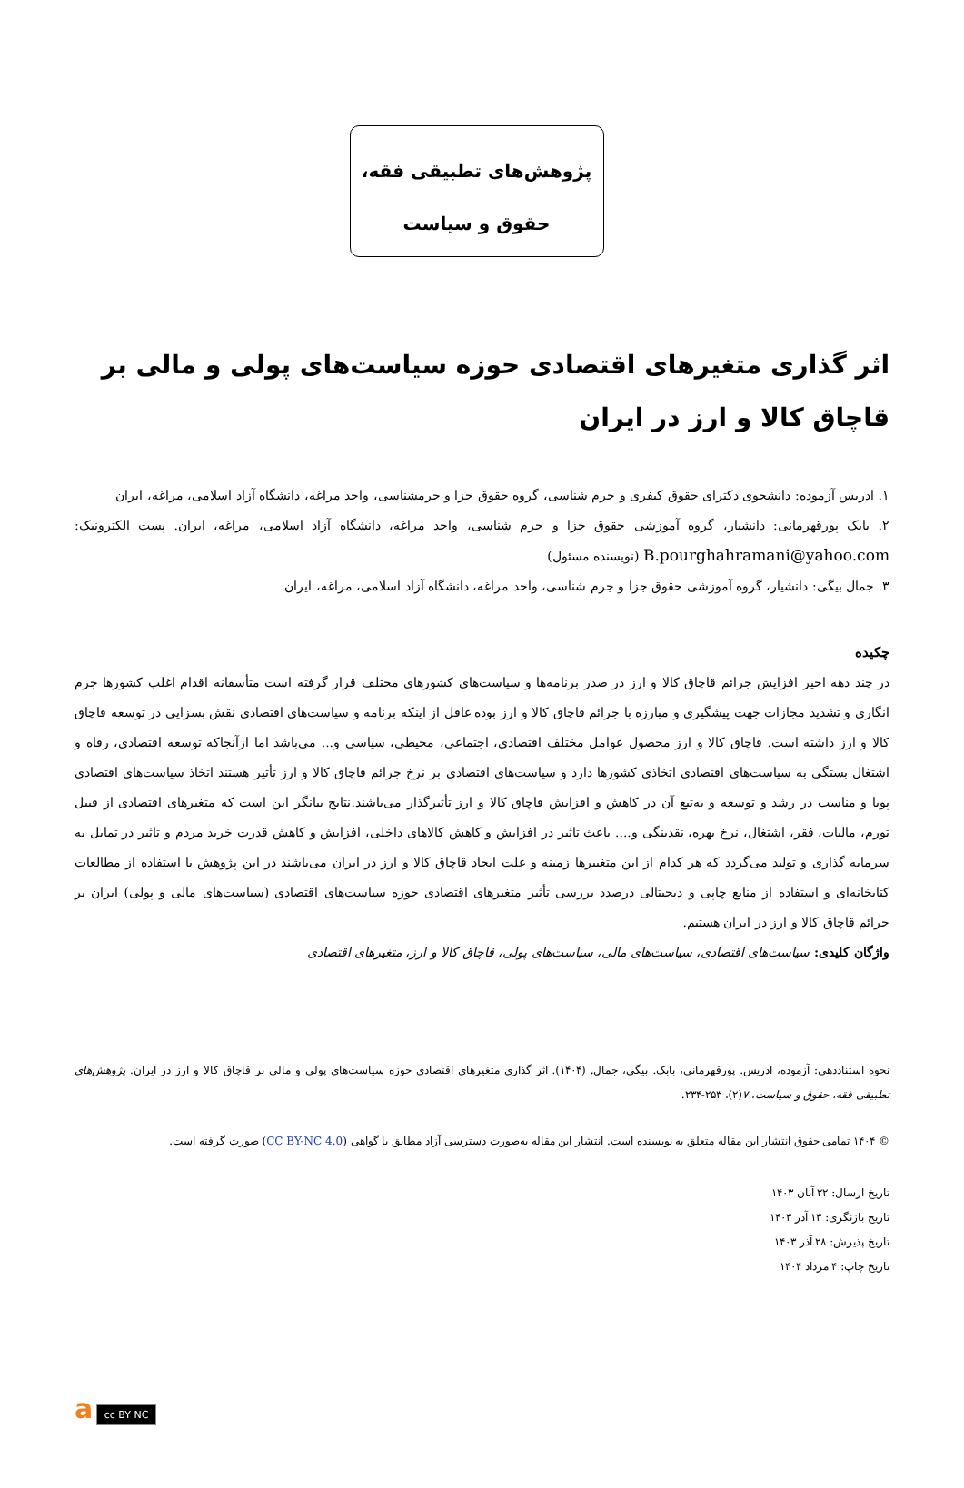پژوهش‌های تطبیقی فقه،
حقوق و سیاست
اثر گذاری متغیرهای اقتصادی حوزه سیاست‌های پولی و مالی بر قاچاق کالا و ارز در ایران
۱. ادریس آزموده: دانشجوی دکترای حقوق کیفری و جرم شناسی، گروه حقوق جزا و جرمشناسی، واحد مراغه، دانشگاه آزاد اسلامی، مراغه، ایران
۲. بابک پورقهرمانی: دانشیار، گروه آموزشی حقوق جزا و جرم شناسی، واحد مراغه، دانشگاه آزاد اسلامی، مراغه، ایران. پست الکترونیک: B.pourghahramani@yahoo.com (نویسنده مسئول)
۳. جمال بیگی: دانشیار، گروه آموزشی حقوق جزا و جرم شناسی، واحد مراغه، دانشگاه آزاد اسلامی، مراغه، ایران
چکیده
در چند دهه اخیر افزایش جرائم قاچاق کالا و ارز در صدر برنامه‌ها و سیاست‌های کشورهای مختلف قرار گرفته است متأسفانه اقدام اغلب کشورها جرم انگاری و تشدید مجازات جهت پیشگیری و مبارزه با جرائم قاچاق کالا و ارز بوده غافل از اینکه برنامه و سیاست‌های اقتصادی نقش بسزایی در توسعه قاچاق کالا و ارز داشته است. قاچاق کالا و ارز محصول عوامل مختلف اقتصادی، اجتماعی، محیطی، سیاسی و... می‌باشد اما ازآنجاکه توسعه اقتصادی، رفاه و اشتغال بستگی به سیاست‌های اقتصادی اتخاذی کشورها دارد و سیاست‌های اقتصادی بر نرخ جرائم قاچاق کالا و ارز تأثیر هستند اتخاذ سیاست‌های اقتصادی پویا و مناسب در رشد و توسعه و به‌تبع آن در کاهش و افزایش قاچاق کالا و ارز تأثیرگذار می‌باشند.نتایج بیانگر این است که متغیرهای اقتصادی از قبیل تورم، مالیات، فقر، اشتغال، نرخ بهره، نقدینگی و.... باعث تاثیر در افزایش و کاهش کالاهای داخلی، افزایش و کاهش قدرت خرید مردم و تاثیر در تمایل به سرمایه گذاری و تولید می‌گردد که هر کدام از این متغییرها زمینه و علت ایجاد قاچاق کالا و ارز در ایران می‌باشند در این پژوهش با استفاده از مطالعات کتابخانه‌ای و استفاده از منابع چاپی و دیجیتالی درصدد بررسی تأثیر متغیرهای اقتصادی حوزه سیاست‌های اقتصادی (سیاست‌های مالی و پولی) ایران بر جرائم قاچاق کالا و ارز در ایران هستیم.
واژگان کلیدی: سیاست‌های اقتصادی، سیاست‌های مالی، سیاست‌های پولی، قاچاق کالا و ارز، متغیرهای اقتصادی
نحوه استناددهی: آزموده، ادریس. پورقهرمانی، بابک. بیگی، جمال. (۱۴۰۴). اثر گذاری متغیرهای اقتصادی حوزه سیاست‌های پولی و مالی بر قاچاق کالا و ارز در ایران. پژوهش‌های تطبیقی فقه، حقوق و سیاست، ۷(۲)، ۲۵۳-۲۳۴.
© ۱۴۰۴ تمامی حقوق انتشار این مقاله متعلق به نویسنده است. انتشار این مقاله به‌صورت دسترسی آزاد مطابق با گواهی (CC BY-NC 4.0) صورت گرفته است.
تاریخ ارسال: ۲۲ آبان ۱۴۰۳
تاریخ بازنگری: ۱۳ آذر ۱۴۰۳
تاریخ پذیرش: ۲۸ آذر ۱۴۰۳
تاریخ چاپ: ۴ مرداد ۱۴۰۴
a cc BY NC